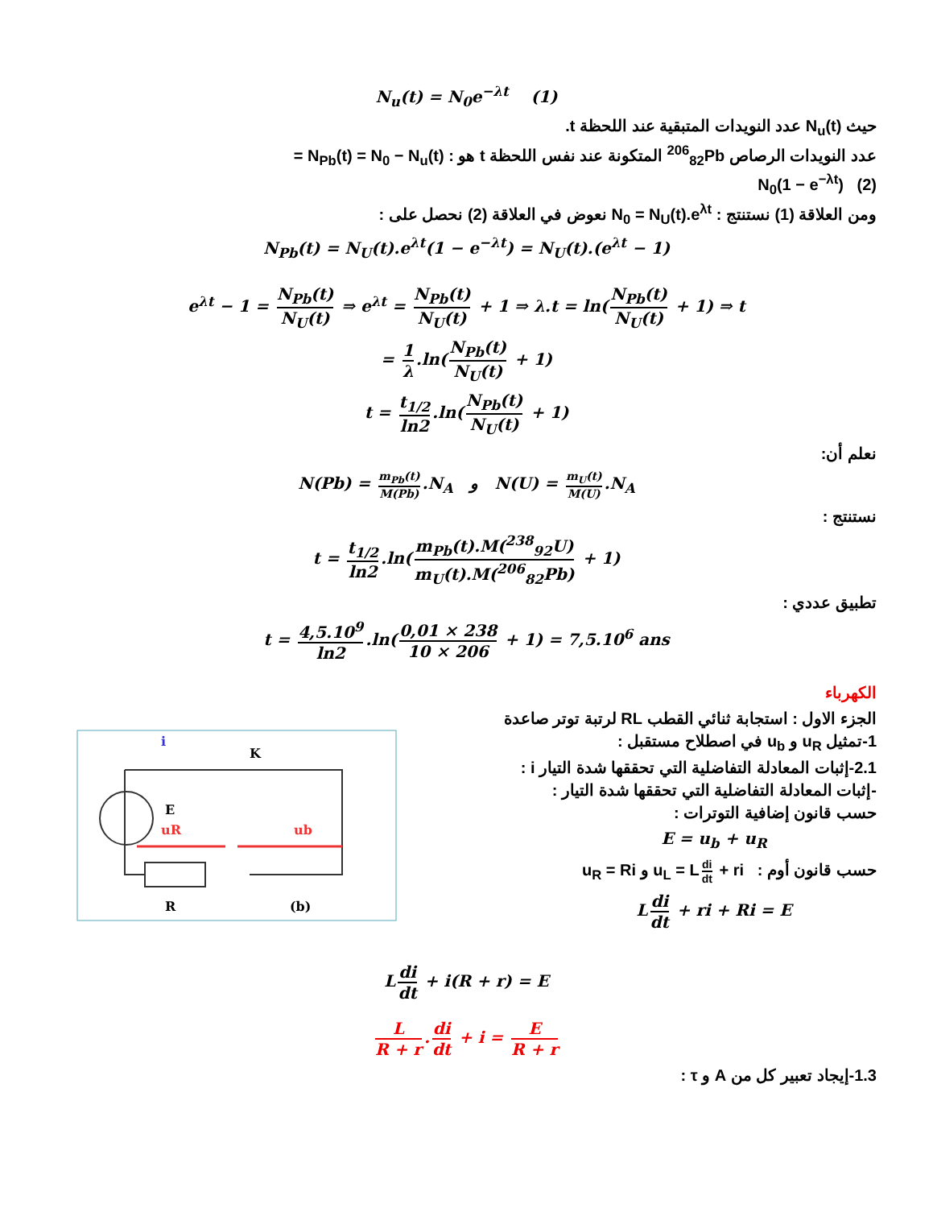N<sub>u</sub>(t) = N<sub>0</sub>e<sup>−λt</sup> (1)
حيث N<sub>u</sub>(t) عدد النويدات المتبقية عند اللحظة t.
عدد النويدات الرصاص <sup>206</sup><sub>82</sub>Pb المتكونة عند نفس اللحظة t هو : N<sub>Pb</sub>(t) = N<sub>0</sub> − N<sub>u</sub>(t) =
(2) N<sub>0</sub>(1 − e<sup>−λt</sup>)
ومن العلاقة (1) نستنتج : N<sub>0</sub> = N<sub>U</sub>(t).e<sup>λt</sup> نعوض في العلاقة (2) نحصل على :
N<sub>Pb</sub>(t) = N<sub>U</sub>(t).e<sup>λt</sup>(1 − e<sup>−λt</sup>) = N<sub>U</sub>(t).(e<sup>λt</sup> − 1)
e<sup>λt</sup> − 1 = N<sub>Pb</sub>(t) N<sub>U</sub>(t) ⇒ e<sup>λt</sup> = N<sub>Pb</sub>(t) N<sub>U</sub>(t) + 1 ⇒ λ.t = ln(N<sub>Pb</sub>(t) N<sub>U</sub>(t) + 1) ⇒ t
= 1 λ.ln(N<sub>Pb</sub>(t) N<sub>U</sub>(t) + 1)
t = t<sub>1/2</sub> ln2.ln(N<sub>Pb</sub>(t) N<sub>U</sub>(t) + 1)
نعلم أن:
N(Pb) = m<sub>Pb</sub>(t) M(Pb).N<sub>A</sub> و N(U) = m<sub>U</sub>(t) M(U).N<sub>A</sub>
نستنتج :
t = t<sub>1/2</sub> ln2.ln(m<sub>Pb</sub>(t).M(<sup>238</sup><sub>92</sub>U) m<sub>U</sub>(t).M(<sup>206</sup><sub>82</sub>Pb) + 1)
تطبيق عددي :
t = 4,5.10<sup>9</sup> ln2.ln(0,01 × 238 10 × 206 + 1) = 7,5.10<sup>6</sup> ans
الكهرباء
uR
ub
K
R
(b)
E
i
الجزء الاول : استجابة ثنائي القطب RL لرتبة توتر صاعدة
1-تمثيل u<sub>R</sub> و u<sub>b</sub> في اصطلاح مستقبل :
2.1-إثبات المعادلة التفاضلية التي تحققها شدة التيار i :
-إثبات المعادلة التفاضلية التي تحققها شدة التيار :
حسب قانون إضافية التوترات :
E = u<sub>b</sub> + u<sub>R</sub>
حسب قانون أوم : u<sub>L</sub> = L di dt + ri و u<sub>R</sub> = Ri
L di dt + ri + Ri = E
L di dt + i(R + r) = E
L R + r. di dt + i = E R + r
1.3-إيجاد تعبير كل من A و τ :